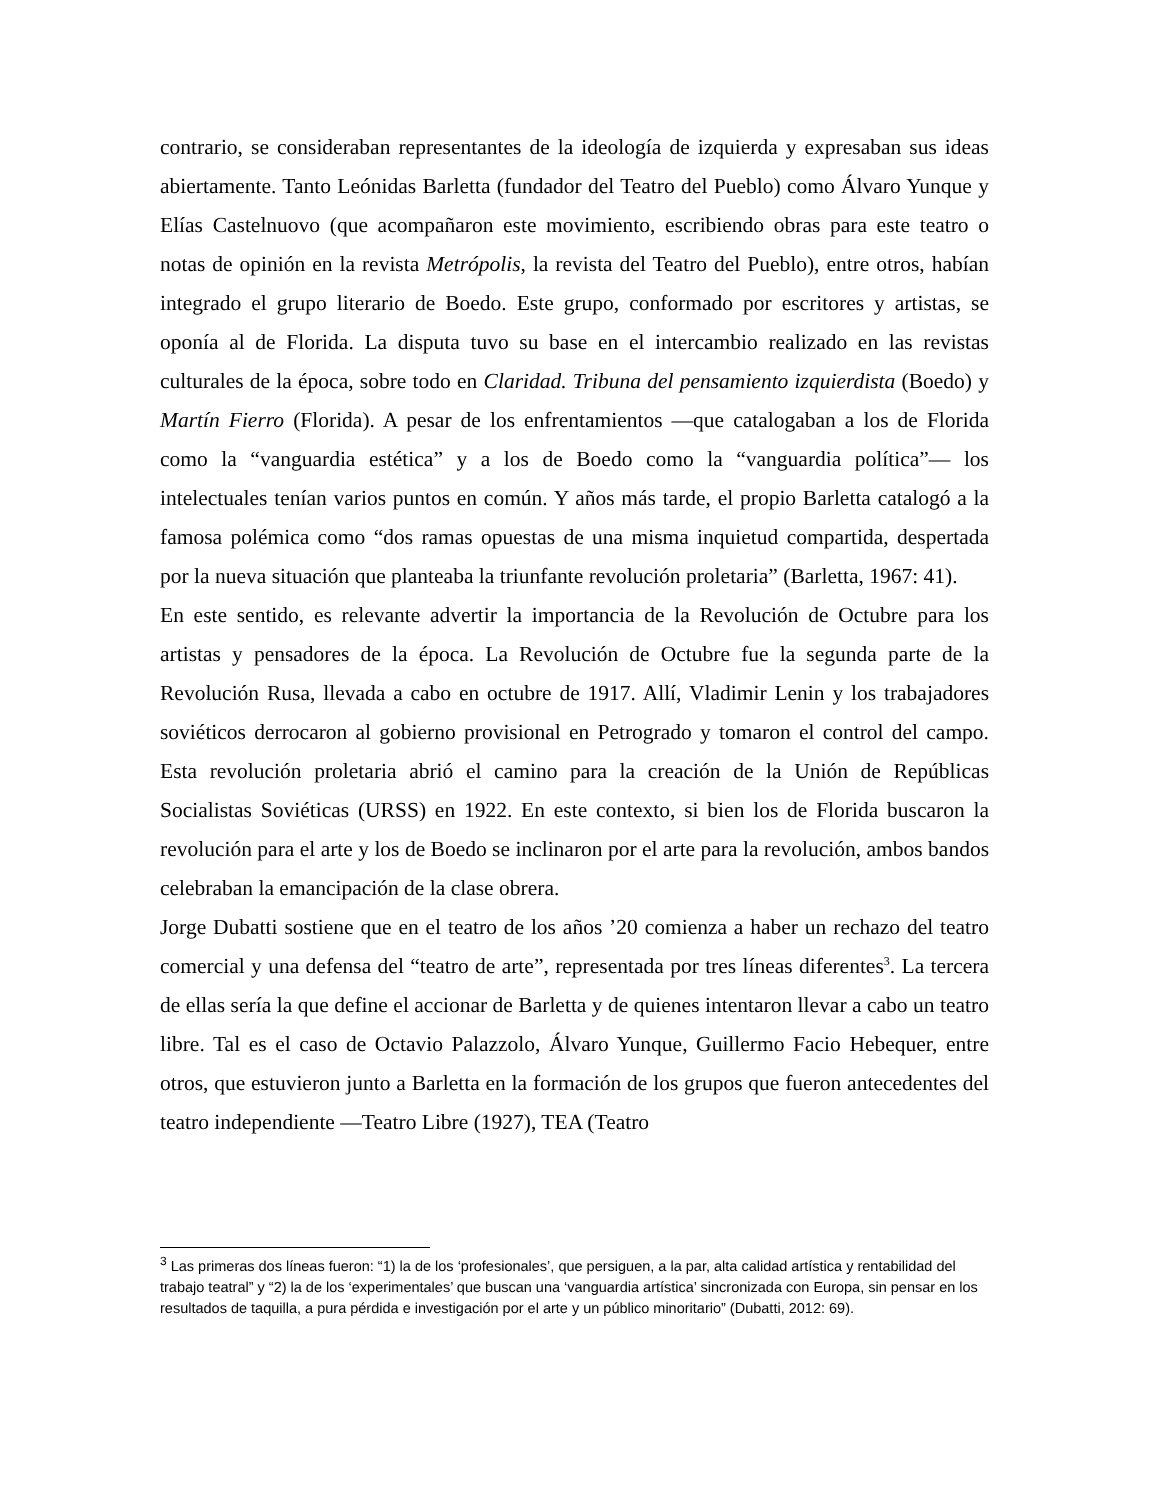contrario, se consideraban representantes de la ideología de izquierda y expresaban sus ideas abiertamente. Tanto Leónidas Barletta (fundador del Teatro del Pueblo) como Álvaro Yunque y Elías Castelnuovo (que acompañaron este movimiento, escribiendo obras para este teatro o notas de opinión en la revista Metrópolis, la revista del Teatro del Pueblo), entre otros, habían integrado el grupo literario de Boedo. Este grupo, conformado por escritores y artistas, se oponía al de Florida. La disputa tuvo su base en el intercambio realizado en las revistas culturales de la época, sobre todo en Claridad. Tribuna del pensamiento izquierdista (Boedo) y Martín Fierro (Florida). A pesar de los enfrentamientos —que catalogaban a los de Florida como la “vanguardia estética” y a los de Boedo como la “vanguardia política”— los intelectuales tenían varios puntos en común. Y años más tarde, el propio Barletta catalogó a la famosa polémica como “dos ramas opuestas de una misma inquietud compartida, despertada por la nueva situación que planteaba la triunfante revolución proletaria” (Barletta, 1967: 41).
En este sentido, es relevante advertir la importancia de la Revolución de Octubre para los artistas y pensadores de la época. La Revolución de Octubre fue la segunda parte de la Revolución Rusa, llevada a cabo en octubre de 1917. Allí, Vladimir Lenin y los trabajadores soviéticos derrocaron al gobierno provisional en Petrogrado y tomaron el control del campo. Esta revolución proletaria abrió el camino para la creación de la Unión de Repúblicas Socialistas Soviéticas (URSS) en 1922. En este contexto, si bien los de Florida buscaron la revolución para el arte y los de Boedo se inclinaron por el arte para la revolución, ambos bandos celebraban la emancipación de la clase obrera.
Jorge Dubatti sostiene que en el teatro de los años ’20 comienza a haber un rechazo del teatro comercial y una defensa del “teatro de arte”, representada por tres líneas diferentes<sup>3</sup>. La tercera de ellas sería la que define el accionar de Barletta y de quienes intentaron llevar a cabo un teatro libre. Tal es el caso de Octavio Palazzolo, Álvaro Yunque, Guillermo Facio Hebequer, entre otros, que estuvieron junto a Barletta en la formación de los grupos que fueron antecedentes del teatro independiente —Teatro Libre (1927), TEA (Teatro
<sup>3</sup> Las primeras dos líneas fueron: “1) la de los ‘profesionales’, que persiguen, a la par, alta calidad artística y rentabilidad del trabajo teatral” y “2) la de los ‘experimentales’ que buscan una ‘vanguardia artística’ sincronizada con Europa, sin pensar en los resultados de taquilla, a pura pérdida e investigación por el arte y un público minoritario” (Dubatti, 2012: 69).